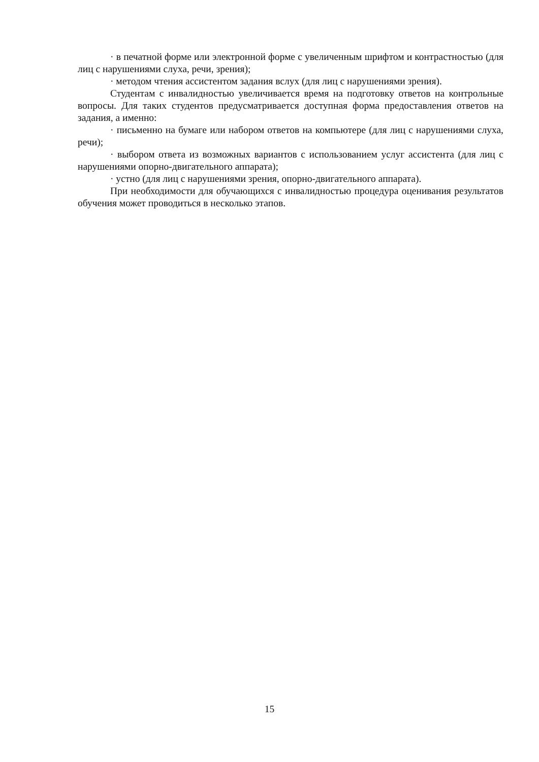· в печатной форме или электронной форме с увеличенным шрифтом и контрастностью (для лиц с нарушениями слуха, речи, зрения);
· методом чтения ассистентом задания вслух (для лиц с нарушениями зрения).
Студентам с инвалидностью увеличивается время на подготовку ответов на контрольные вопросы. Для таких студентов предусматривается доступная форма предоставления ответов на задания, а именно:
· письменно на бумаге или набором ответов на компьютере (для лиц с нарушениями слуха, речи);
· выбором ответа из возможных вариантов с использованием услуг ассистента (для лиц с нарушениями опорно-двигательного аппарата);
· устно (для лиц с нарушениями зрения, опорно-двигательного аппарата).
При необходимости для обучающихся с инвалидностью процедура оценивания результатов обучения может проводиться в несколько этапов.
15